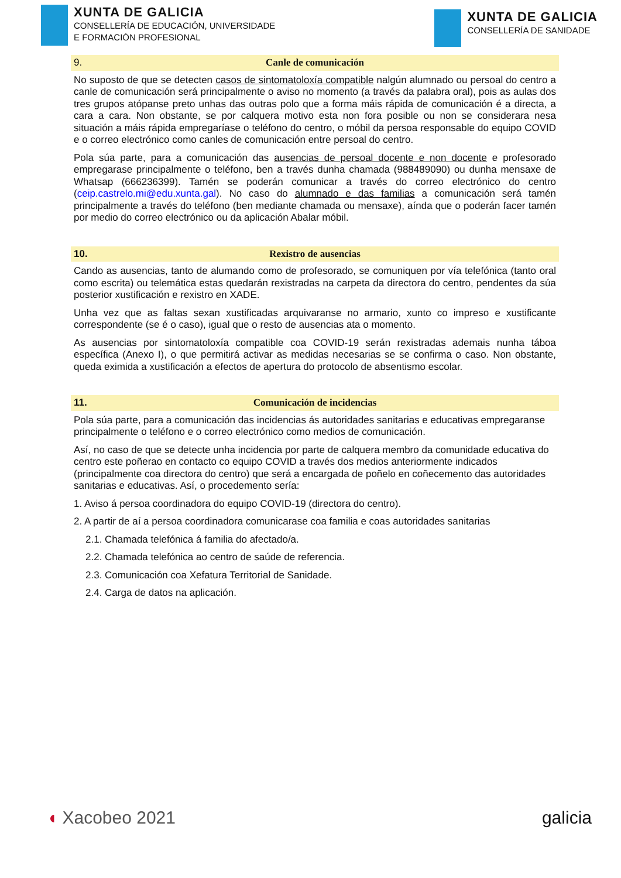XUNTA DE GALICIA
CONSELLERÍA DE EDUCACIÓN, UNIVERSIDADE
E FORMACIÓN PROFESIONAL
XUNTA DE GALICIA
CONSELLERÍA DE SANIDADE
9. Canle de comunicación
No suposto de que se detecten casos de sintomatoloxía compatible nalgún alumnado ou persoal do centro a canle de comunicación será principalmente o aviso no momento (a través da palabra oral), pois as aulas dos tres grupos atópanse preto unhas das outras polo que a forma máis rápida de comunicación é a directa, a cara a cara. Non obstante, se por calquera motivo esta non fora posible ou non se considerara nesa situación a máis rápida empregaríase o teléfono do centro, o móbil da persoa responsable do equipo COVID e o correo electrónico como canles de comunicación entre persoal do centro.
Pola súa parte, para a comunicación das ausencias de persoal docente e non docente e profesorado empregarase principalmente o teléfono, ben a través dunha chamada (988489090) ou dunha mensaxe de Whatsap (666236399). Tamén se poderán comunicar a través do correo electrónico do centro (ceip.castrelo.mi@edu.xunta.gal). No caso do alumnado e das familias a comunicación será tamén principalmente a través do teléfono (ben mediante chamada ou mensaxe), aínda que o poderán facer tamén por medio do correo electrónico ou da aplicación Abalar móbil.
10. Rexistro de ausencias
Cando as ausencias, tanto de alumando como de profesorado, se comuniquen por vía telefónica (tanto oral como escrita) ou telemática estas quedarán rexistradas na carpeta da directora do centro, pendentes da súa posterior xustificación e rexistro en XADE.
Unha vez que as faltas sexan xustificadas arquivaranse no armario, xunto co impreso e xustificante correspondente (se é o caso), igual que o resto de ausencias ata o momento.
As ausencias por sintomatoloxía compatible coa COVID-19 serán rexistradas ademais nunha táboa específica (Anexo I), o que permitirá activar as medidas necesarias se se confirma o caso. Non obstante, queda eximida a xustificación a efectos de apertura do protocolo de absentismo escolar.
11. Comunicación de incidencias
Pola súa parte, para a comunicación das incidencias ás autoridades sanitarias e educativas empregaranse principalmente o teléfono e o correo electrónico como medios de comunicación.
Así, no caso de que se detecte unha incidencia por parte de calquera membro da comunidade educativa do centro este poñerao en contacto co equipo COVID a través dos medios anteriormente indicados (principalmente coa directora do centro) que será a encargada de poñelo en coñecemento das autoridades sanitarias e educativas. Así, o procedemento sería:
1. Aviso á persoa coordinadora do equipo COVID-19 (directora do centro).
2. A partir de aí a persoa coordinadora comunicarase coa familia e coas autoridades sanitarias
2.1. Chamada telefónica á familia do afectado/a.
2.2. Chamada telefónica ao centro de saúde de referencia.
2.3. Comunicación coa Xefatura Territorial de Sanidade.
2.4. Carga de datos na aplicación.
◖ Xacobeo 2021 galicia